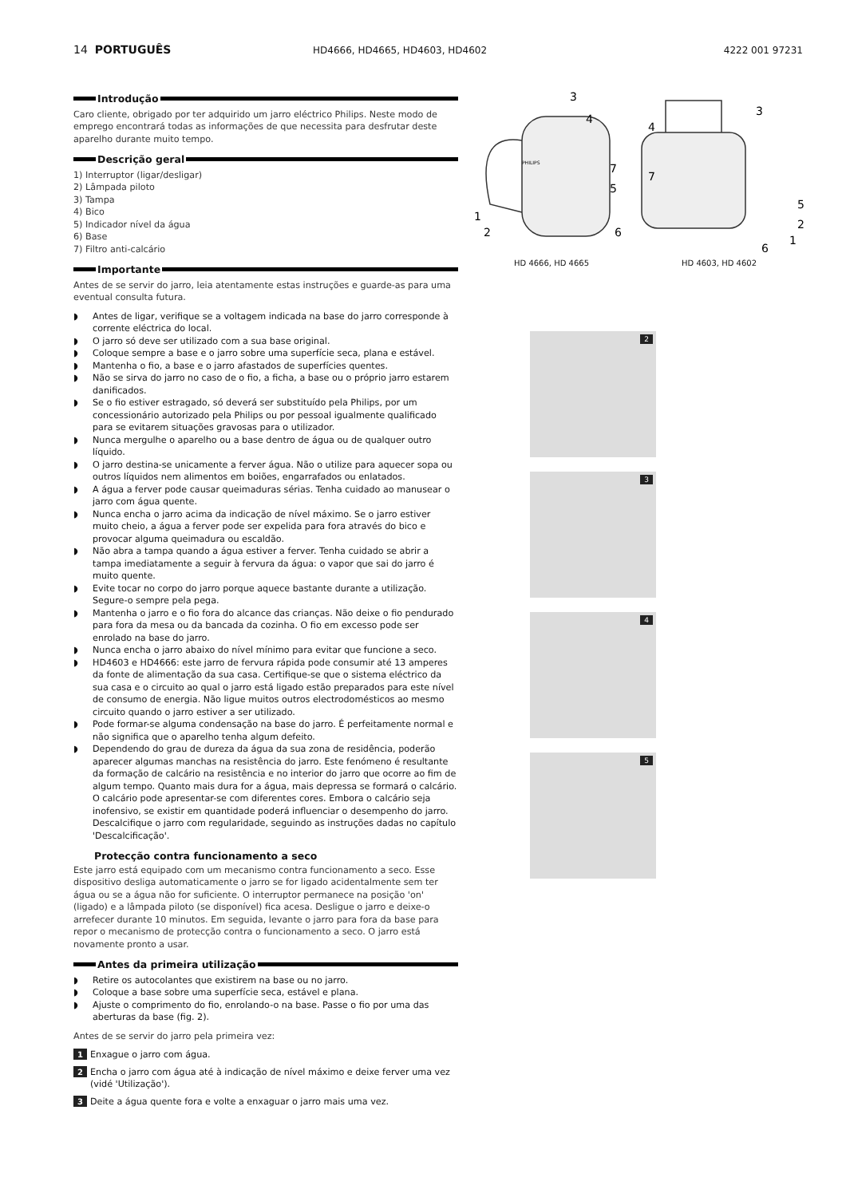14 PORTUGUÊS
HD4666, HD4665, HD4603, HD4602 4222 001 97231
Introdução
Caro cliente, obrigado por ter adquirido um jarro eléctrico Philips. Neste modo de emprego encontrará todas as informações de que necessita para desfrutar deste aparelho durante muito tempo.
Descrição geral
1) Interruptor (ligar/desligar)
2) Lâmpada piloto
3) Tampa
4) Bico
5) Indicador nível da água
6) Base
7) Filtro anti-calcário
Importante
Antes de se servir do jarro, leia atentamente estas instruções e guarde-as para uma eventual consulta futura.
◗ Antes de ligar, verifique se a voltagem indicada na base do jarro corresponde à corrente eléctrica do local.
◗ O jarro só deve ser utilizado com a sua base original.
◗ Coloque sempre a base e o jarro sobre uma superfície seca, plana e estável.
◗ Mantenha o fio, a base e o jarro afastados de superfícies quentes.
◗ Não se sirva do jarro no caso de o fio, a ficha, a base ou o próprio jarro estarem danificados.
◗ Se o fio estiver estragado, só deverá ser substituído pela Philips, por um concessionário autorizado pela Philips ou por pessoal igualmente qualificado para se evitarem situações gravosas para o utilizador.
◗ Nunca mergulhe o aparelho ou a base dentro de água ou de qualquer outro líquido.
◗ O jarro destina-se unicamente a ferver água. Não o utilize para aquecer sopa ou outros líquidos nem alimentos em boiões, engarrafados ou enlatados.
◗ A água a ferver pode causar queimaduras sérias. Tenha cuidado ao manusear o jarro com água quente.
◗ Nunca encha o jarro acima da indicação de nível máximo. Se o jarro estiver muito cheio, a água a ferver pode ser expelida para fora através do bico e provocar alguma queimadura ou escaldão.
◗ Não abra a tampa quando a água estiver a ferver. Tenha cuidado se abrir a tampa imediatamente a seguir à fervura da água: o vapor que sai do jarro é muito quente.
◗ Evite tocar no corpo do jarro porque aquece bastante durante a utilização. Segure-o sempre pela pega.
◗ Mantenha o jarro e o fio fora do alcance das crianças. Não deixe o fio pendurado para fora da mesa ou da bancada da cozinha. O fio em excesso pode ser enrolado na base do jarro.
◗ Nunca encha o jarro abaixo do nível mínimo para evitar que funcione a seco.
◗ HD4603 e HD4666: este jarro de fervura rápida pode consumir até 13 amperes da fonte de alimentação da sua casa. Certifique-se que o sistema eléctrico da sua casa e o circuito ao qual o jarro está ligado estão preparados para este nível de consumo de energia. Não ligue muitos outros electrodomésticos ao mesmo circuito quando o jarro estiver a ser utilizado.
◗ Pode formar-se alguma condensação na base do jarro. É perfeitamente normal e não significa que o aparelho tenha algum defeito.
◗ Dependendo do grau de dureza da água da sua zona de residência, poderão aparecer algumas manchas na resistência do jarro. Este fenómeno é resultante da formação de calcário na resistência e no interior do jarro que ocorre ao fim de algum tempo. Quanto mais dura for a água, mais depressa se formará o calcário. O calcário pode apresentar-se com diferentes cores. Embora o calcário seja inofensivo, se existir em quantidade poderá influenciar o desempenho do jarro. Descalcifique o jarro com regularidade, seguindo as instruções dadas no capítulo 'Descalcificação'.
Protecção contra funcionamento a seco
Este jarro está equipado com um mecanismo contra funcionamento a seco. Esse dispositivo desliga automaticamente o jarro se for ligado acidentalmente sem ter água ou se a água não for suficiente. O interruptor permanece na posição 'on' (ligado) e a lâmpada piloto (se disponível) fica acesa. Desligue o jarro e deixe-o arrefecer durante 10 minutos. Em seguida, levante o jarro para fora da base para repor o mecanismo de protecção contra o funcionamento a seco. O jarro está novamente pronto a usar.
Antes da primeira utilização
◗ Retire os autocolantes que existirem na base ou no jarro.
◗ Coloque a base sobre uma superfície seca, estável e plana.
◗ Ajuste o comprimento do fio, enrolando-o na base. Passe o fio por uma das aberturas da base (fig. 2).
Antes de se servir do jarro pela primeira vez:
1
Enxague o jarro com água.
2
Encha o jarro com água até à indicação de nível máximo e deixe ferver uma vez (vidé 'Utilização').
3
Deite a água quente fora e volte a enxaguar o jarro mais uma vez.
3
4
7
5
1
2
6
3
4
7
5
2
1
6
PHILIPS
HD 4666, HD 4665 HD 4603, HD 4602
2 3
4 5